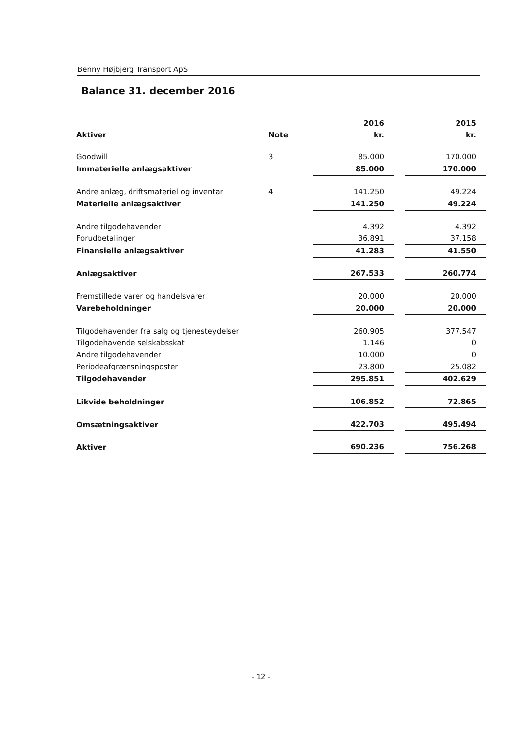Benny Højbjerg Transport ApS
Balance 31. december 2016
| | | 2016 | | 2015 |
| --- | --- | --- | --- | --- |
| Aktiver | Note | kr. | | kr. |
| Goodwill | 3 | 85.000 | | 170.000 |
| Immaterielle anlægsaktiver | | 85.000 | | 170.000 |
| Andre anlæg, driftsmateriel og inventar | 4 | 141.250 | | 49.224 |
| Materielle anlægsaktiver | | 141.250 | | 49.224 |
| Andre tilgodehavender | | 4.392 | | 4.392 |
| Forudbetalinger | | 36.891 | | 37.158 |
| Finansielle anlægsaktiver | | 41.283 | | 41.550 |
| Anlægsaktiver | | 267.533 | | 260.774 |
| Fremstillede varer og handelsvarer | | 20.000 | | 20.000 |
| Varebeholdninger | | 20.000 | | 20.000 |
| Tilgodehavender fra salg og tjenesteydelser | | 260.905 | | 377.547 |
| Tilgodehavende selskabsskat | | 1.146 | | 0 |
| Andre tilgodehavender | | 10.000 | | 0 |
| Periodeafgrænsningsposter | | 23.800 | | 25.082 |
| Tilgodehavender | | 295.851 | | 402.629 |
| Likvide beholdninger | | 106.852 | | 72.865 |
| Omsætningsaktiver | | 422.703 | | 495.494 |
| Aktiver | | 690.236 | | 756.268 |
- 12 -